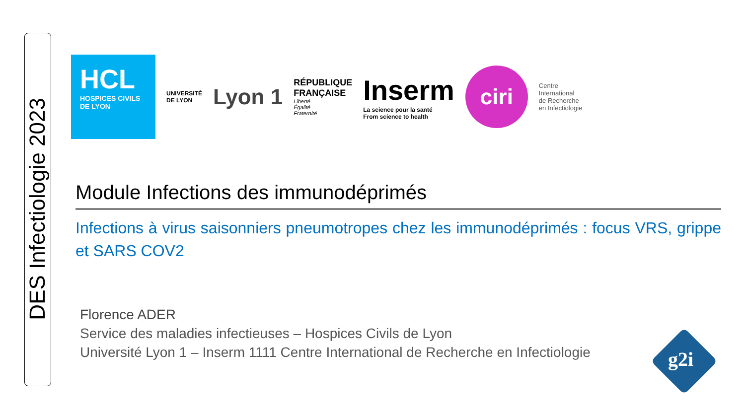DES Infectiologie 2023
HCL
HOSPICES CIVILS
DE LYON
UNIVERSITÉ
DE LYON
Lyon 1
RÉPUBLIQUE
FRANÇAISE
Liberté
Égalité
Fraternité
Inserm
La science pour la santé
From science to health
ciri
Centre
International
de Recherche
en Infectiologie
Module Infections des immunodéprimés
Infections à virus saisonniers pneumotropes chez les immunodéprimés : focus VRS, grippe et SARS COV2
Florence ADER
Service des maladies infectieuses – Hospices Civils de Lyon
Université Lyon 1 – Inserm 1111 Centre International de Recherche en Infectiologie
g2i